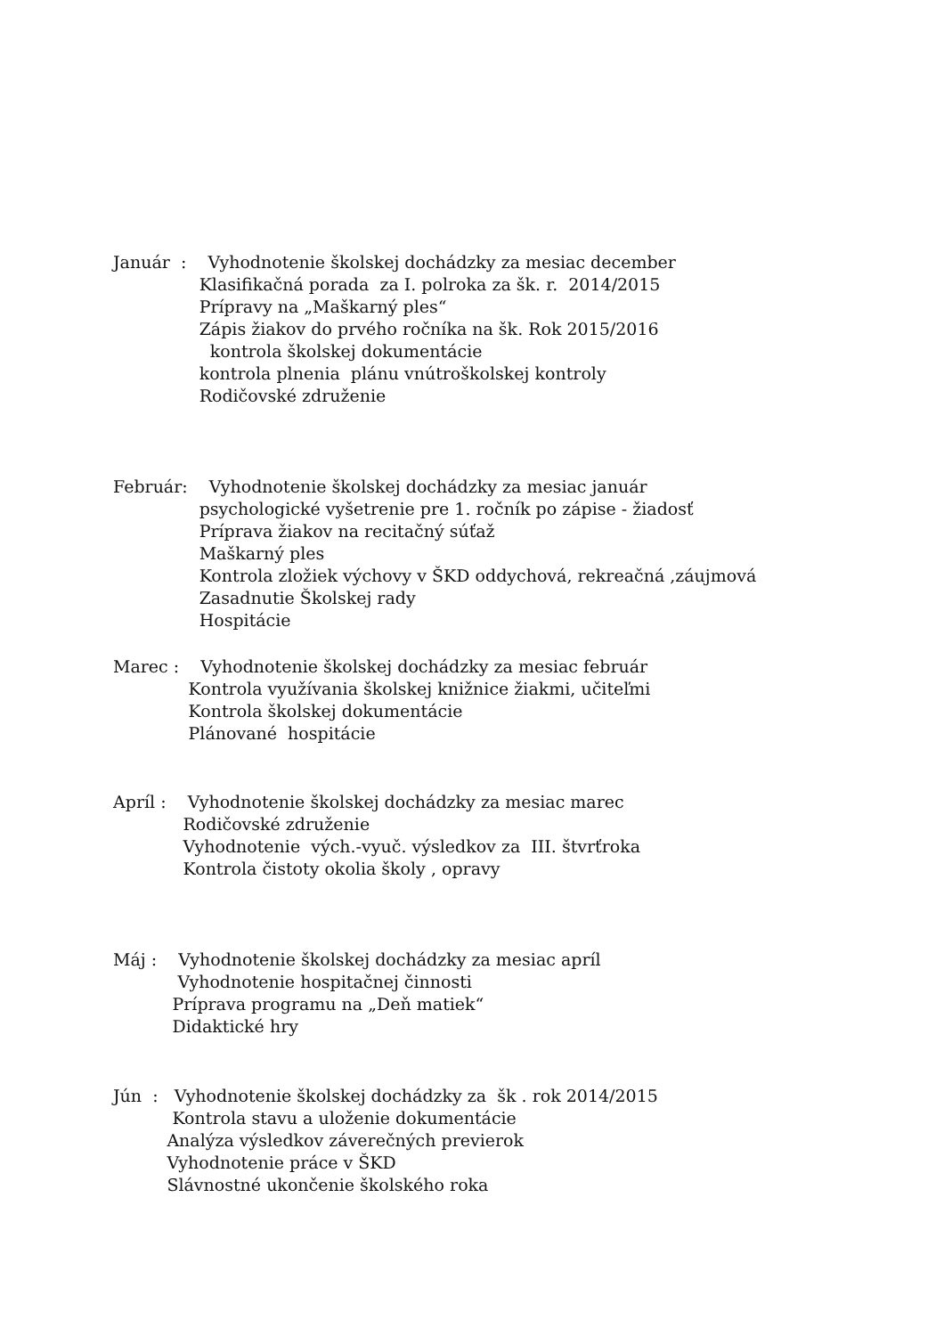Január : Vyhodnotenie školskej dochádzky za mesiac december Klasifikačná porada za I. polroka za šk. r. 2014/2015 Prípravy na „Maškarný ples“ Zápis žiakov do prvého ročníka na šk. Rok 2015/2016 kontrola školskej dokumentácie kontrola plnenia plánu vnútroškolskej kontroly Rodičovské združenie
Február: Vyhodnotenie školskej dochádzky za mesiac január psychologické vyšetrenie pre 1. ročník po zápise - žiadosť Príprava žiakov na recitačný súťaž Maškarný ples Kontrola zložiek výchovy v ŠKD oddychová, rekreačná ,záujmová Zasadnutie Školskej rady Hospitácie
Marec : Vyhodnotenie školskej dochádzky za mesiac február Kontrola využívania školskej knižnice žiakmi, učiteľmi Kontrola školskej dokumentácie Plánované hospitácie
Apríl : Vyhodnotenie školskej dochádzky za mesiac marec Rodičovské združenie Vyhodnotenie vých.-vyuč. výsledkov za III. štvrťroka Kontrola čistoty okolia školy , opravy
Máj : Vyhodnotenie školskej dochádzky za mesiac apríl Vyhodnotenie hospitačnej činnosti Príprava programu na „Deň matiek“ Didaktické hry
Jún : Vyhodnotenie školskej dochádzky za šk . rok 2014/2015 Kontrola stavu a uloženie dokumentácie Analýza výsledkov záverečných previerok Vyhodnotenie práce v ŠKD Slávnostné ukončenie školského roka